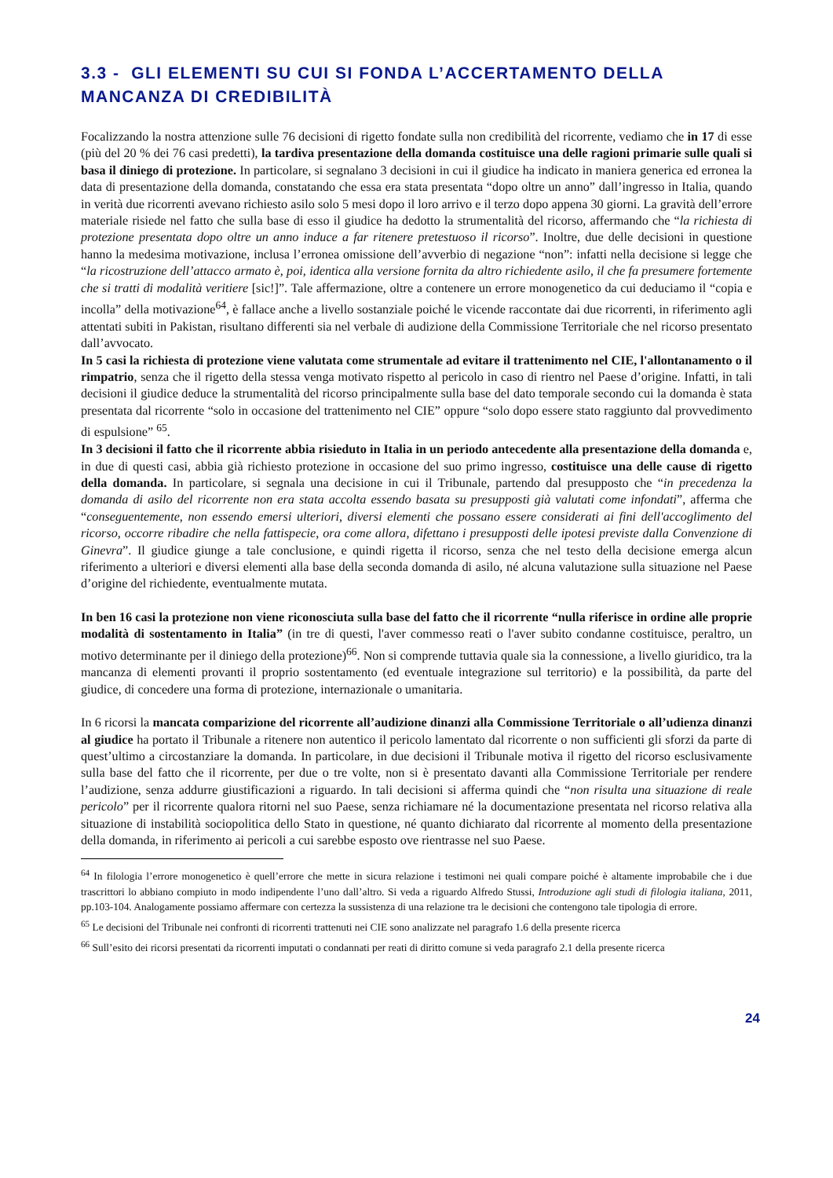3.3 - GLI ELEMENTI SU CUI SI FONDA L’ACCERTAMENTO DELLA MANCANZA DI CREDIBILITÀ
Focalizzando la nostra attenzione sulle 76 decisioni di rigetto fondate sulla non credibilità del ricorrente, vediamo che in 17 di esse (più del 20 % dei 76 casi predetti), la tardiva presentazione della domanda costituisce una delle ragioni primarie sulle quali si basa il diniego di protezione. In particolare, si segnalano 3 decisioni in cui il giudice ha indicato in maniera generica ed erronea la data di presentazione della domanda, constatando che essa era stata presentata “dopo oltre un anno” dall’ingresso in Italia, quando in verità due ricorrenti avevano richiesto asilo solo 5 mesi dopo il loro arrivo e il terzo dopo appena 30 giorni. La gravità dell’errore materiale risiede nel fatto che sulla base di esso il giudice ha dedotto la strumentalità del ricorso, affermando che “la richiesta di protezione presentata dopo oltre un anno induce a far ritenere pretestuoso il ricorso”. Inoltre, due delle decisioni in questione hanno la medesima motivazione, inclusa l’erronea omissione dell’avverbio di negazione “non”: infatti nella decisione si legge che “la ricostruzione dell’attacco armato è, poi, identica alla versione fornita da altro richiedente asilo, il che fa presumere fortemente che si tratti di modalità veritiere [sic!]”. Tale affermazione, oltre a contenere un errore monogenetico da cui deduciamo il “copia e incolla” della motivazione<sup>64</sup>, è fallace anche a livello sostanziale poiché le vicende raccontate dai due ricorrenti, in riferimento agli attentati subiti in Pakistan, risultano differenti sia nel verbale di audizione della Commissione Territoriale che nel ricorso presentato dall’avvocato.
In 5 casi la richiesta di protezione viene valutata come strumentale ad evitare il trattenimento nel CIE, l'allontanamento o il rimpatrio, senza che il rigetto della stessa venga motivato rispetto al pericolo in caso di rientro nel Paese d’origine. Infatti, in tali decisioni il giudice deduce la strumentalità del ricorso principalmente sulla base del dato temporale secondo cui la domanda è stata presentata dal ricorrente “solo in occasione del trattenimento nel CIE” oppure “solo dopo essere stato raggiunto dal provvedimento di espulsione” <sup>65</sup>.
In 3 decisioni il fatto che il ricorrente abbia risieduto in Italia in un periodo antecedente alla presentazione della domanda e, in due di questi casi, abbia già richiesto protezione in occasione del suo primo ingresso, costituisce una delle cause di rigetto della domanda. In particolare, si segnala una decisione in cui il Tribunale, partendo dal presupposto che “in precedenza la domanda di asilo del ricorrente non era stata accolta essendo basata su presupposti già valutati come infondati”, afferma che “conseguentemente, non essendo emersi ulteriori, diversi elementi che possano essere considerati ai fini dell'accoglimento del ricorso, occorre ribadire che nella fattispecie, ora come allora, difettano i presupposti delle ipotesi previste dalla Convenzione di Ginevra”. Il giudice giunge a tale conclusione, e quindi rigetta il ricorso, senza che nel testo della decisione emerga alcun riferimento a ulteriori e diversi elementi alla base della seconda domanda di asilo, né alcuna valutazione sulla situazione nel Paese d’origine del richiedente, eventualmente mutata.
In ben 16 casi la protezione non viene riconosciuta sulla base del fatto che il ricorrente “nulla riferisce in ordine alle proprie modalità di sostentamento in Italia” (in tre di questi, l'aver commesso reati o l'aver subito condanne costituisce, peraltro, un motivo determinante per il diniego della protezione)<sup>66</sup>. Non si comprende tuttavia quale sia la connessione, a livello giuridico, tra la mancanza di elementi provanti il proprio sostentamento (ed eventuale integrazione sul territorio) e la possibilità, da parte del giudice, di concedere una forma di protezione, internazionale o umanitaria.
In 6 ricorsi la mancata comparizione del ricorrente all’audizione dinanzi alla Commissione Territoriale o all’udienza dinanzi al giudice ha portato il Tribunale a ritenere non autentico il pericolo lamentato dal ricorrente o non sufficienti gli sforzi da parte di quest’ultimo a circostanziare la domanda. In particolare, in due decisioni il Tribunale motiva il rigetto del ricorso esclusivamente sulla base del fatto che il ricorrente, per due o tre volte, non si è presentato davanti alla Commissione Territoriale per rendere l’audizione, senza addurre giustificazioni a riguardo. In tali decisioni si afferma quindi che “non risulta una situazione di reale pericolo” per il ricorrente qualora ritorni nel suo Paese, senza richiamare né la documentazione presentata nel ricorso relativa alla situazione di instabilità sociopolitica dello Stato in questione, né quanto dichiarato dal ricorrente al momento della presentazione della domanda, in riferimento ai pericoli a cui sarebbe esposto ove rientrasse nel suo Paese.
<sup>64</sup> In filologia l’errore monogenetico è quell’errore che mette in sicura relazione i testimoni nei quali compare poiché è altamente improbabile che i due trascrittori lo abbiano compiuto in modo indipendente l’uno dall’altro. Si veda a riguardo Alfredo Stussi, Introduzione agli studi di filologia italiana, 2011, pp.103-104. Analogamente possiamo affermare con certezza la sussistenza di una relazione tra le decisioni che contengono tale tipologia di errore.
<sup>65</sup> Le decisioni del Tribunale nei confronti di ricorrenti trattenuti nei CIE sono analizzate nel paragrafo 1.6 della presente ricerca
<sup>66</sup> Sull’esito dei ricorsi presentati da ricorrenti imputati o condannati per reati di diritto comune si veda paragrafo 2.1 della presente ricerca
24